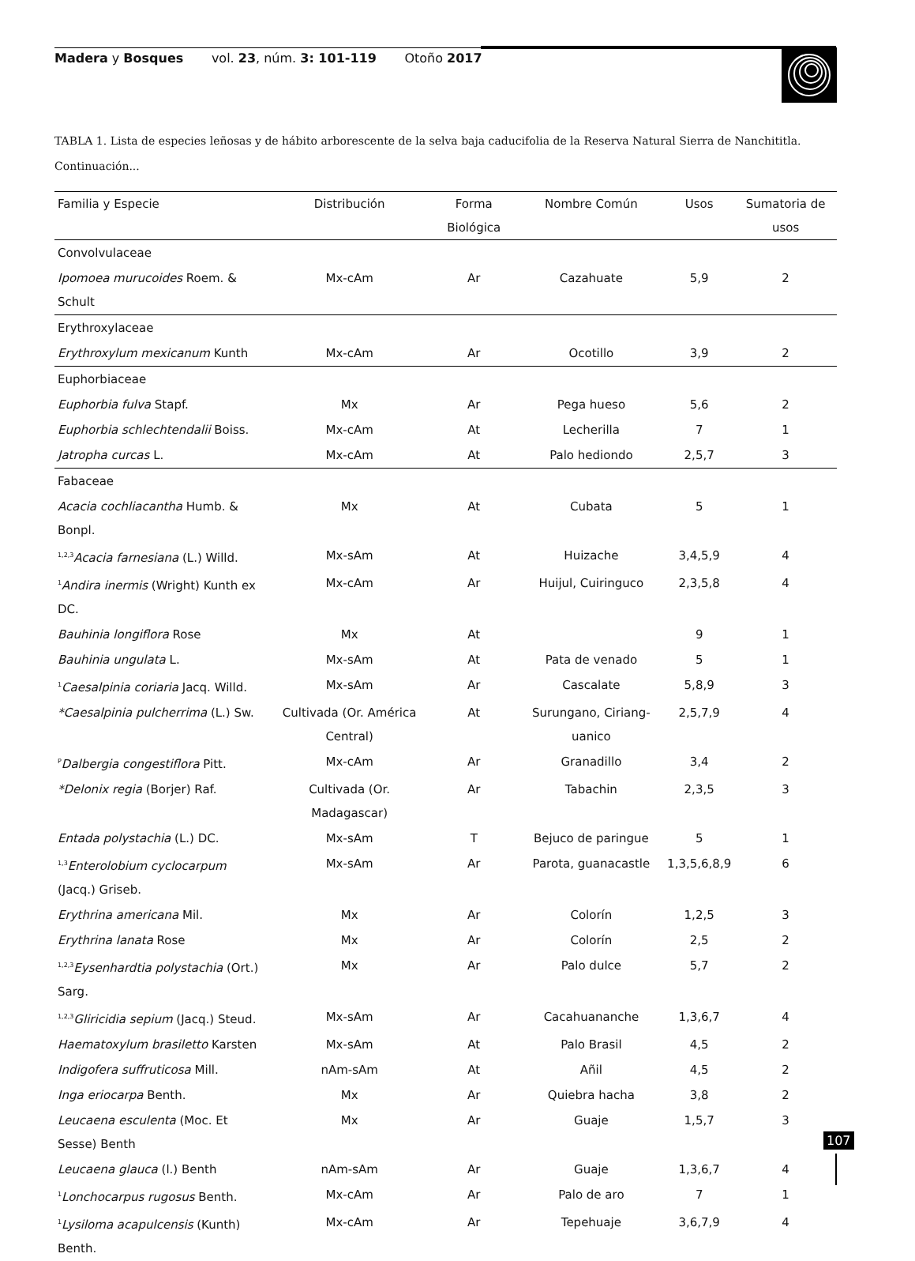Madera y Bosques vol. 23, núm. 3: 101-119 Otoño 2017
TABLA 1. Lista de especies leñosas y de hábito arborescente de la selva baja caducifolia de la Reserva Natural Sierra de Nanchititla. Continuación...
| Familia y Especie | Distribución | Forma Biológica | Nombre Común | Usos | Sumatoria de usos |
| --- | --- | --- | --- | --- | --- |
| Convolvulaceae | | | | | |
| Ipomoea murucoides Roem. & Schult | Mx-cAm | Ar | Cazahuate | 5,9 | 2 |
| Erythroxylaceae | | | | | |
| Erythroxylum mexicanum Kunth | Mx-cAm | Ar | Ocotillo | 3,9 | 2 |
| Euphorbiaceae | | | | | |
| Euphorbia fulva Stapf. | Mx | Ar | Pega hueso | 5,6 | 2 |
| Euphorbia schlechtendalii Boiss. | Mx-cAm | At | Lecherilla | 7 | 1 |
| Jatropha curcas L. | Mx-cAm | At | Palo hediondo | 2,5,7 | 3 |
| Fabaceae | | | | | |
| Acacia cochliacantha Humb. & Bonpl. | Mx | At | Cubata | 5 | 1 |
| <sup>1,2,3</sup> Acacia farnesiana (L.) Willd. | Mx-sAm | At | Huizache | 3,4,5,9 | 4 |
| <sup>1</sup> Andira inermis (Wright) Kunth ex DC. | Mx-cAm | Ar | Huijul, Cuiringuco | 2,3,5,8 | 4 |
| Bauhinia longiflora Rose | Mx | At | | 9 | 1 |
| Bauhinia ungulata L. | Mx-sAm | At | Pata de venado | 5 | 1 |
| <sup>1</sup> Caesalpinia coriaria Jacq. Willd. | Mx-sAm | Ar | Cascalate | 5,8,9 | 3 |
| *Caesalpinia pulcherrima (L.) Sw. | Cultivada (Or. América Central) | At | Surungano, Ciriang-uanico | 2,5,7,9 | 4 |
| <sup>P</sup> Dalbergia congestiflora Pitt. | Mx-cAm | Ar | Granadillo | 3,4 | 2 |
| *Delonix regia (Borjer) Raf. | Cultivada (Or. Madagascar) | Ar | Tabachin | 2,3,5 | 3 |
| Entada polystachia (L.) DC. | Mx-sAm | T | Bejuco de paringue | 5 | 1 |
| <sup>1,3</sup> Enterolobium cyclocarpum (Jacq.) Griseb. | Mx-sAm | Ar | Parota, guanacastle | 1,3,5,6,8,9 | 6 |
| Erythrina americana Mil. | Mx | Ar | Colorín | 1,2,5 | 3 |
| Erythrina lanata Rose | Mx | Ar | Colorín | 2,5 | 2 |
| <sup>1,2,3</sup> Eysenhardtia polystachia (Ort.) Sarg. | Mx | Ar | Palo dulce | 5,7 | 2 |
| <sup>1,2,3</sup> Gliricidia sepium (Jacq.) Steud. | Mx-sAm | Ar | Cacahuananche | 1,3,6,7 | 4 |
| Haematoxylum brasiletto Karsten | Mx-sAm | At | Palo Brasil | 4,5 | 2 |
| Indigofera suffruticosa Mill. | nAm-sAm | At | Añil | 4,5 | 2 |
| Inga eriocarpa Benth. | Mx | Ar | Quiebra hacha | 3,8 | 2 |
| Leucaena esculenta (Moc. Et Sesse) Benth | Mx | Ar | Guaje | 1,5,7 | 3 |
| Leucaena glauca (l.) Benth | nAm-sAm | Ar | Guaje | 1,3,6,7 | 4 |
| <sup>1</sup> Lonchocarpus rugosus Benth. | Mx-cAm | Ar | Palo de aro | 7 | 1 |
| <sup>1</sup> Lysiloma acapulcensis (Kunth) Benth. | Mx-cAm | Ar | Tepehuaje | 3,6,7,9 | 4 |
107